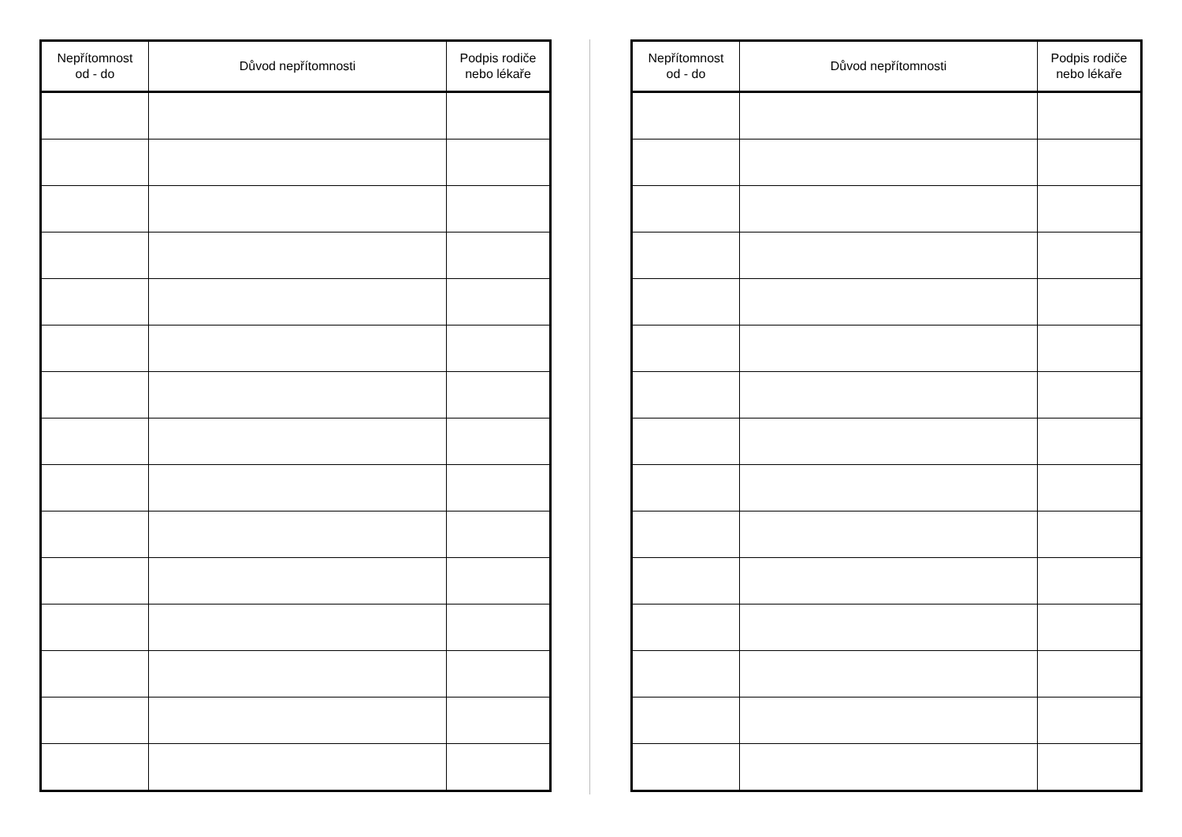| Nepřítomnost od - do | Důvod nepřítomnosti | Podpis rodiče nebo lékaře |
| --- | --- | --- |
| Nepřítomnost od - do | Důvod nepřítomnosti | Podpis rodiče nebo lékaře |
| --- | --- | --- |